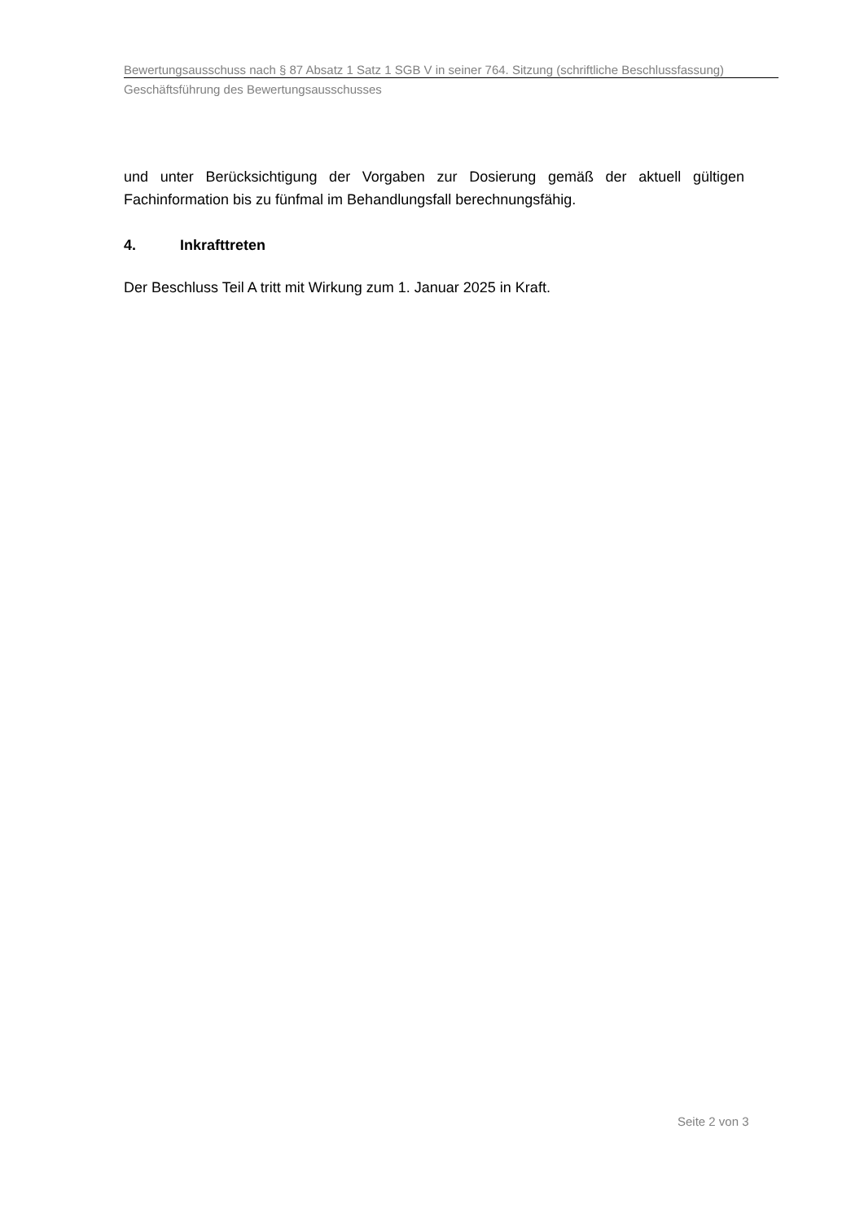Bewertungsausschuss nach § 87 Absatz 1 Satz 1 SGB V in seiner 764. Sitzung (schriftliche Beschlussfassung)
Geschäftsführung des Bewertungsausschusses
und unter Berücksichtigung der Vorgaben zur Dosierung gemäß der aktuell gültigen Fachinformation bis zu fünfmal im Behandlungsfall berechnungsfähig.
4. Inkrafttreten
Der Beschluss Teil A tritt mit Wirkung zum 1. Januar 2025 in Kraft.
Seite 2 von 3